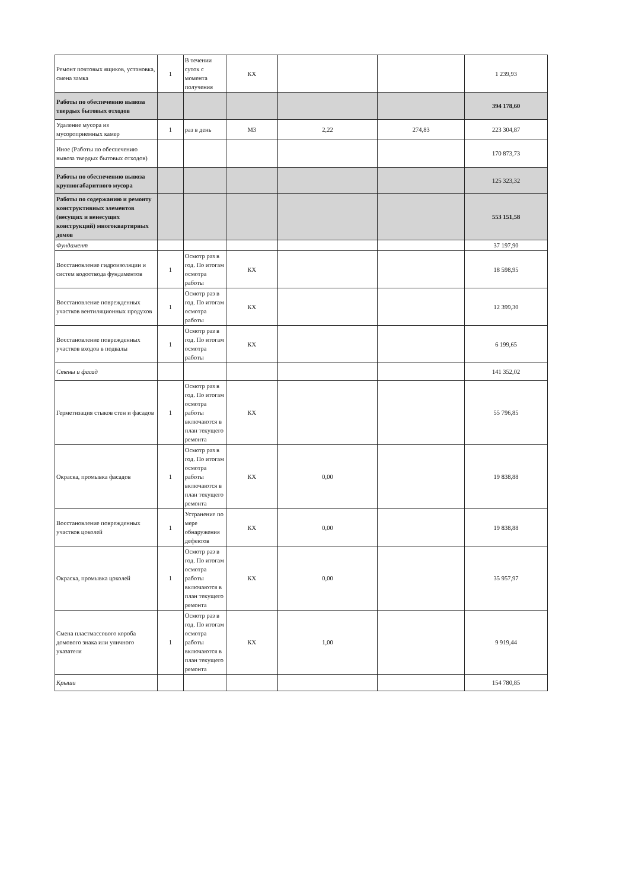| Ремонт почтовых ящиков, установка, смена замка | 1 | В течении суток с момента получения | КХ | | | 1 239,93 |
| Работы по обеспечению вывоза твердых бытовых отходов | | | | | | 394 178,60 |
| Удаление мусора из мусороприемных камер | 1 | раз в день | М3 | 2,22 | 274,83 | 223 304,87 |
| Иное (Работы по обеспечению вывоза твердых бытовых отходов) | | | | | | 170 873,73 |
| Работы по обеспечению вывоза крупногабаритного мусора | | | | | | 125 323,32 |
| Работы по содержанию и ремонту конструктивных элементов (несущих и ненесущих конструкций) многоквартирных домов | | | | | | 553 151,58 |
| Фундамент | | | | | | 37 197,90 |
| Восстановление гидроизоляции и систем водоотвода фундаментов | 1 | Осмотр раз в год. По итогам осмотра работы | КХ | | | 18 598,95 |
| Восстановление поврежденных участков вентиляционных продухов | 1 | Осмотр раз в год. По итогам осмотра работы | КХ | | | 12 399,30 |
| Восстановление поврежденных участков входов в подвалы | 1 | Осмотр раз в год. По итогам осмотра работы | КХ | | | 6 199,65 |
| Стены и фасад | | | | | | 141 352,02 |
| Герметизация стыков стен и фасадов | 1 | Осмотр раз в год. По итогам осмотра работы включаются в план текущего ремонта | КХ | | | 55 796,85 |
| Окраска, промывка фасадов | 1 | Осмотр раз в год. По итогам осмотра работы включаются в план текущего ремонта | КХ | 0,00 | | 19 838,88 |
| Восстановление поврежденных участков цоколей | 1 | Устранение по мере обнаружения дефектов | КХ | 0,00 | | 19 838,88 |
| Окраска, промывка цоколей | 1 | Осмотр раз в год. По итогам осмотра работы включаются в план текущего ремонта | КХ | 0,00 | | 35 957,97 |
| Смена пластмассового короба домового знака или уличного указателя | 1 | Осмотр раз в год. По итогам осмотра работы включаются в план текущего ремонта | КХ | 1,00 | | 9 919,44 |
| Крыши | | | | | | 154 780,85 |